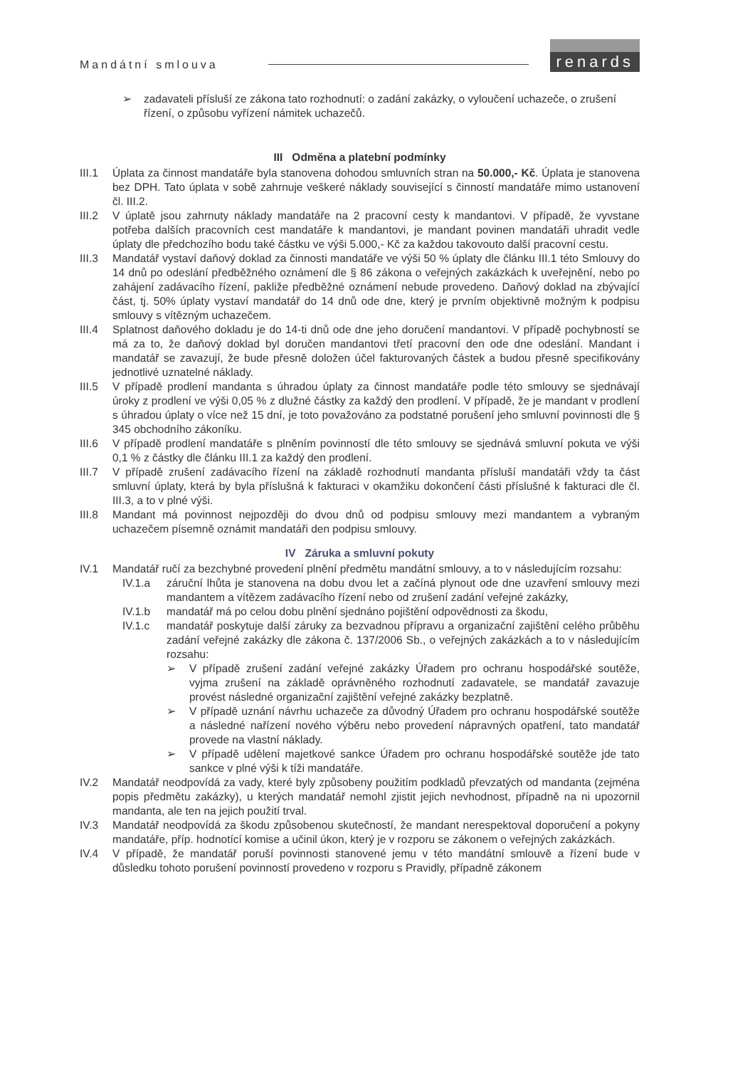Mandátní smlouva
renards
➢ zadavateli přísluší ze zákona tato rozhodnutí: o zadání zakázky, o vyloučení uchazeče, o zrušení řízení, o způsobu vyřízení námitek uchazečů.
III Odměna a platební podmínky
III.1 Úplata za činnost mandatáře byla stanovena dohodou smluvních stran na 50.000,- Kč. Úplata je stanovena bez DPH. Tato úplata v sobě zahrnuje veškeré náklady související s činností mandatáře mimo ustanovení čl. III.2.
III.2 V úplatě jsou zahrnuty náklady mandatáře na 2 pracovní cesty k mandantovi. V případě, že vyvstane potřeba dalších pracovních cest mandatáře k mandantovi, je mandant povinen mandatáři uhradit vedle úplaty dle předchozího bodu také částku ve výši 5.000,- Kč za každou takovouto další pracovní cestu.
III.3 Mandatář vystaví daňový doklad za činnosti mandatáře ve výši 50 % úplaty dle článku III.1 této Smlouvy do 14 dnů po odeslání předběžného oznámení dle § 86 zákona o veřejných zakázkách k uveřejnění, nebo po zahájení zadávacího řízení, pakliže předběžné oznámení nebude provedeno. Daňový doklad na zbývající část, tj. 50% úplaty vystaví mandatář do 14 dnů ode dne, který je prvním objektivně možným k podpisu smlouvy s vítězným uchazečem.
III.4 Splatnost daňového dokladu je do 14-ti dnů ode dne jeho doručení mandantovi. V případě pochybností se má za to, že daňový doklad byl doručen mandantovi třetí pracovní den ode dne odeslání. Mandant i mandatář se zavazují, že bude přesně doložen účel fakturovaných částek a budou přesně specifikovány jednotlivé uznatelné náklady.
III.5 V případě prodlení mandanta s úhradou úplaty za činnost mandatáře podle této smlouvy se sjednávají úroky z prodlení ve výši 0,05 % z dlužné částky za každý den prodlení. V případě, že je mandant v prodlení s úhradou úplaty o více než 15 dní, je toto považováno za podstatné porušení jeho smluvní povinnosti dle § 345 obchodního zákoníku.
III.6 V případě prodlení mandatáře s plněním povinností dle této smlouvy se sjednává smluvní pokuta ve výši 0,1 % z částky dle článku III.1 za každý den prodlení.
III.7 V případě zrušení zadávacího řízení na základě rozhodnutí mandanta přísluší mandatáři vždy ta část smluvní úplaty, která by byla příslušná k fakturaci v okamžiku dokončení části příslušné k fakturaci dle čl. III.3, a to v plné výši.
III.8 Mandant má povinnost nejpozději do dvou dnů od podpisu smlouvy mezi mandantem a vybraným uchazečem písemně oznámit mandatáři den podpisu smlouvy.
IV Záruka a smluvní pokuty
IV.1 Mandatář ručí za bezchybné provedení plnění předmětu mandátní smlouvy, a to v následujícím rozsahu:
IV.1.a záruční lhůta je stanovena na dobu dvou let a začíná plynout ode dne uzavření smlouvy mezi mandantem a vítězem zadávacího řízení nebo od zrušení zadání veřejné zakázky,
IV.1.b mandatář má po celou dobu plnění sjednáno pojištění odpovědnosti za škodu,
IV.1.c mandatář poskytuje další záruky za bezvadnou přípravu a organizační zajištění celého průběhu zadání veřejné zakázky dle zákona č. 137/2006 Sb., o veřejných zakázkách a to v následujícím rozsahu:
➢ V případě zrušení zadání veřejné zakázky Úřadem pro ochranu hospodářské soutěže, vyjma zrušení na základě oprávněného rozhodnutí zadavatele, se mandatář zavazuje provést následné organizační zajištění veřejné zakázky bezplatně.
➢ V případě uznání návrhu uchazeče za důvodný Úřadem pro ochranu hospodářské soutěže a následné nařízení nového výběru nebo provedení nápravných opatření, tato mandatář provede na vlastní náklady.
➢ V případě udělení majetkové sankce Úřadem pro ochranu hospodářské soutěže jde tato sankce v plné výši k tíži mandatáře.
IV.2 Mandatář neodpovídá za vady, které byly způsobeny použitím podkladů převzatých od mandanta (zejména popis předmětu zakázky), u kterých mandatář nemohl zjistit jejich nevhodnost, případně na ni upozornil mandanta, ale ten na jejich použití trval.
IV.3 Mandatář neodpovídá za škodu způsobenou skutečností, že mandant nerespektoval doporučení a pokyny mandatáře, příp. hodnotící komise a učinil úkon, který je v rozporu se zákonem o veřejných zakázkách.
IV.4 V případě, že mandatář poruší povinnosti stanovené jemu v této mandátní smlouvě a řízení bude v důsledku tohoto porušení povinností provedeno v rozporu s Pravidly, případně zákonem